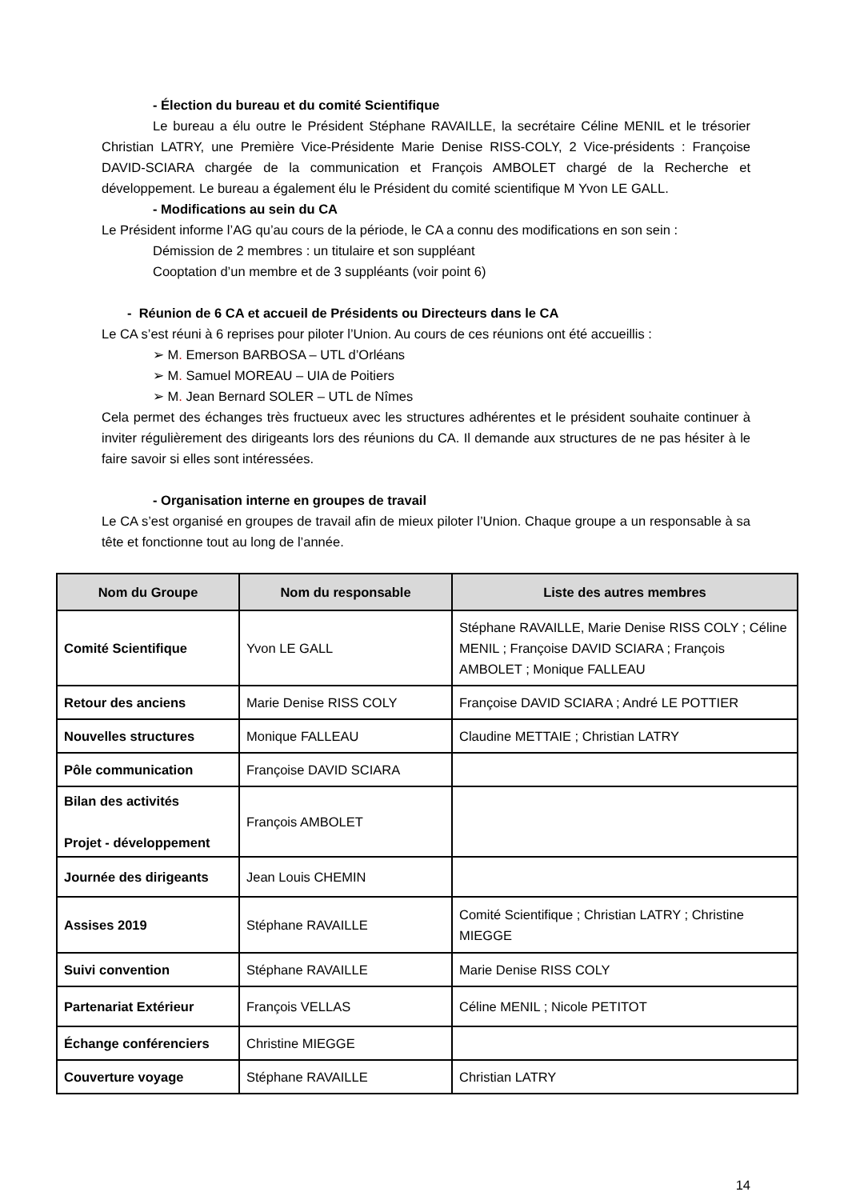- Élection du bureau et du comité Scientifique
Le bureau a élu outre le Président Stéphane RAVAILLE, la secrétaire Céline MENIL et le trésorier Christian LATRY, une Première Vice-Présidente Marie Denise RISS-COLY, 2 Vice-présidents : Françoise DAVID-SCIARA chargée de la communication et François AMBOLET chargé de la Recherche et développement. Le bureau a également élu le Président du comité scientifique M Yvon LE GALL.
- Modifications au sein du CA
Le Président informe l’AG qu’au cours de la période, le CA a connu des modifications en son sein :
Démission de 2 membres : un titulaire et son suppléant
Cooptation d’un membre et de 3 suppléants (voir point 6)
- Réunion de 6 CA et accueil de Présidents ou Directeurs dans le CA
Le CA s’est réuni à 6 reprises pour piloter l’Union. Au cours de ces réunions ont été accueillis :
➢ M. Emerson BARBOSA – UTL d’Orléans
➢ M. Samuel MOREAU – UIA de Poitiers
➢ M. Jean Bernard SOLER – UTL de Nîmes
Cela permet des échanges très fructueux avec les structures adhérentes et le président souhaite continuer à inviter régulièrement des dirigeants lors des réunions du CA. Il demande aux structures de ne pas hésiter à le faire savoir si elles sont intéressées.
- Organisation interne en groupes de travail
Le CA s’est organisé en groupes de travail afin de mieux piloter l’Union. Chaque groupe a un responsable à sa tête et fonctionne tout au long de l’année.
| Nom du Groupe | Nom du responsable | Liste des autres membres |
| --- | --- | --- |
| Comité Scientifique | Yvon LE GALL | Stéphane RAVAILLE, Marie Denise RISS COLY ; Céline MENIL ; Françoise DAVID SCIARA ; François AMBOLET ; Monique FALLEAU |
| Retour des anciens | Marie Denise RISS COLY | Françoise DAVID SCIARA ; André LE POTTIER |
| Nouvelles structures | Monique FALLEAU | Claudine METTAIE ; Christian LATRY |
| Pôle communication | Françoise DAVID SCIARA | |
| Bilan des activités Projet - développement | François AMBOLET | |
| Journée des dirigeants | Jean Louis CHEMIN | |
| Assises 2019 | Stéphane RAVAILLE | Comité Scientifique ; Christian LATRY ; Christine MIEGGE |
| Suivi convention | Stéphane RAVAILLE | Marie Denise RISS COLY |
| Partenariat Extérieur | François VELLAS | Céline MENIL ; Nicole PETITOT |
| Échange conférenciers | Christine MIEGGE | |
| Couverture voyage | Stéphane RAVAILLE | Christian LATRY |
14